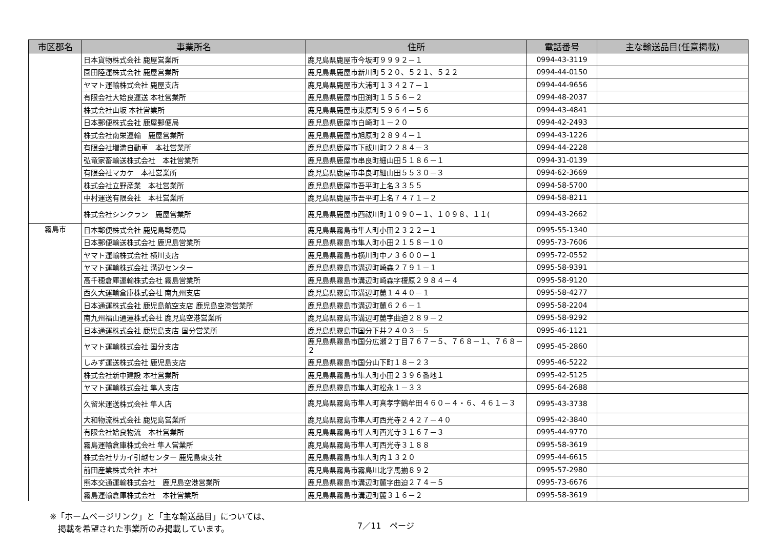| 市区郡名 | 事業所名 | 住所 | 電話番号 | 主な輸送品目(任意掲載) |
| --- | --- | --- | --- | --- |
| | 日本貨物株式会社 鹿屋営業所 | 鹿児島県鹿屋市今坂町９９９２－１ | 0994-43-3119 | |
| | 園田陸運株式会社 鹿屋営業所 | 鹿児島県鹿屋市新川町５２０、５２１、５２２ | 0994-44-0150 | |
| | ヤマト運輸株式会社 鹿屋支店 | 鹿児島県鹿屋市大浦町１３４２７－１ | 0994-44-9656 | |
| | 有限会社大姶良運送 本社営業所 | 鹿児島県鹿屋市田渕町１５５６－２ | 0994-48-2037 | |
| | 株式会社山坂 本社営業所 | 鹿児島県鹿屋市東原町５９６４－５６ | 0994-43-4841 | |
| | 日本郵便株式会社 鹿屋郵便局 | 鹿児島県鹿屋市白崎町１－２０ | 0994-42-2493 | |
| | 株式会社南栄運輸 鹿屋営業所 | 鹿児島県鹿屋市旭原町２８９４－１ | 0994-43-1226 | |
| | 有限会社増満自動車 本社営業所 | 鹿児島県鹿屋市下祓川町２２８４－３ | 0994-44-2228 | |
| | 弘竜家畜輸送株式会社 本社営業所 | 鹿児島県鹿屋市串良町細山田５１８６－１ | 0994-31-0139 | |
| | 有限会社マカケ 本社営業所 | 鹿児島県鹿屋市串良町細山田５５３０－３ | 0994-62-3669 | |
| | 株式会社立野産業 本社営業所 | 鹿児島県鹿屋市吾平町上名３３５５ | 0994-58-5700 | |
| | 中村運送有限会社 本社営業所 | 鹿児島県鹿屋市吾平町上名７４７１－２ | 0994-58-8211 | |
| | 株式会社シンクラン 鹿屋営業所 | 鹿児島県鹿屋市西祓川町１０９０－１、１０９８、１１( | 0994-43-2662 | |
| 霧島市 | 日本郵便株式会社 鹿児島郵便局 | 鹿児島県霧島市隼人町小田２３２２－１ | 0995-55-1340 | |
| | 日本郵便輸送株式会社 鹿児島営業所 | 鹿児島県霧島市隼人町小田２１５８－１０ | 0995-73-7606 | |
| | ヤマト運輸株式会社 横川支店 | 鹿児島県霧島市横川町中ノ３６００－１ | 0995-72-0552 | |
| | ヤマト運輸株式会社 溝辺センター | 鹿児島県霧島市溝辺町崎森２７９１－１ | 0995-58-9391 | |
| | 高千穂倉庫運輸株式会社 霧島営業所 | 鹿児島県霧島市溝辺町崎森字榎原２９８４－４ | 0995-58-9120 | |
| | 西久大運輸倉庫株式会社 南九州支店 | 鹿児島県霧島市溝辺町麓１４４０－１ | 0995-58-4277 | |
| | 日本通運株式会社 鹿児島航空支店 鹿児島空港営業所 | 鹿児島県霧島市溝辺町麓６２６－１ | 0995-58-2204 | |
| | 南九州福山通運株式会社 鹿児島空港営業所 | 鹿児島県霧島市溝辺町麓字曲迫２８９－２ | 0995-58-9292 | |
| | 日本通運株式会社 鹿児島支店 国分営業所 | 鹿児島県霧島市国分下井２４０３－５ | 0995-46-1121 | |
| | ヤマト運輸株式会社 国分支店 | 鹿児島県霧島市国分広瀬２丁目７６７－５、７６８－１、７６８－２ | 0995-45-2860 | |
| | しみず運送株式会社 鹿児島支店 | 鹿児島県霧島市国分山下町１８－２３ | 0995-46-5222 | |
| | 株式会社新中建設 本社営業所 | 鹿児島県霧島市隼人町小田２３９６番地１ | 0995-42-5125 | |
| | ヤマト運輸株式会社 隼人支店 | 鹿児島県霧島市隼人町松永１－３３ | 0995-64-2688 | |
| | 久留米運送株式会社 隼人店 | 鹿児島県霧島市隼人町真孝字鶴牟田４６０－４・６、４６１－３ | 0995-43-3738 | |
| | 大和物流株式会社 鹿児島営業所 | 鹿児島県霧島市隼人町西光寺２４２７－４０ | 0995-42-3840 | |
| | 有限会社姶良物流 本社営業所 | 鹿児島県霧島市隼人町西光寺３１６７－３ | 0995-44-9770 | |
| | 霧島運輸倉庫株式会社 隼人営業所 | 鹿児島県霧島市隼人町西光寺３１８８ | 0995-58-3619 | |
| | 株式会社サカイ引越センター 鹿児島東支社 | 鹿児島県霧島市隼人町内１３２０ | 0995-44-6615 | |
| | 前田産業株式会社 本社 | 鹿児島県霧島市霧島川北字馬揃８９２ | 0995-57-2980 | |
| | 熊本交通運輸株式会社 鹿児島空港営業所 | 鹿児島県霧島市溝辺町麓字曲迫２７４－５ | 0995-73-6676 | |
| | 霧島運輸倉庫株式会社 本社営業所 | 鹿児島県霧島市溝辺町麓３１６－２ | 0995-58-3619 | |
※「ホームページリンク」と「主な輸送品目」については、
　掲載を希望された事業所のみ掲載しています。
7／11　ページ